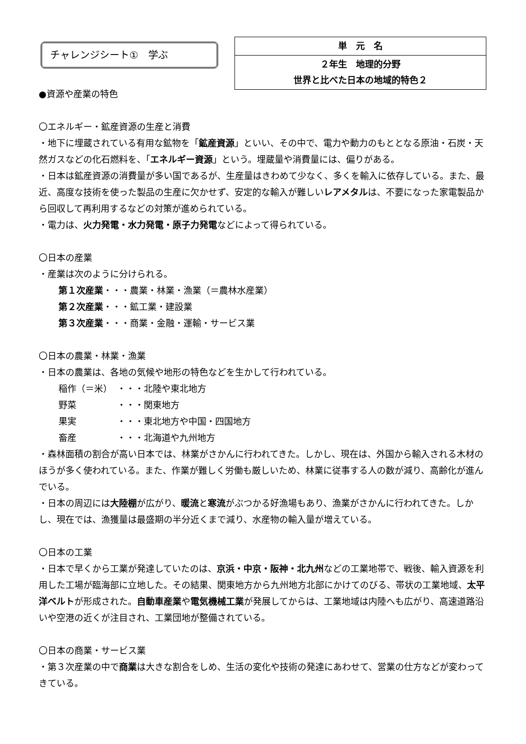チャレンジシート①　学ぶ
| 単 元 名 |
| ２年生 地理的分野 世界と比べた日本の地域的特色２ |
●資源や産業の特色
〇エネルギー・鉱産資源の生産と消費
・地下に埋蔵されている有用な鉱物を「鉱産資源」といい、その中で、電力や動力のもととなる原油・石炭・天然ガスなどの化石燃料を、「エネルギー資源」という。埋蔵量や消費量には、偏りがある。
・日本は鉱産資源の消費量が多い国であるが、生産量はきわめて少なく、多くを輸入に依存している。また、最近、高度な技術を使った製品の生産に欠かせず、安定的な輸入が難しいレアメタルは、不要になった家電製品から回収して再利用するなどの対策が進められている。
・電力は、火力発電・水力発電・原子力発電などによって得られている。
〇日本の産業
・産業は次のように分けられる。
第１次産業・・・農業・林業・漁業（＝農林水産業）
第２次産業・・・鉱工業・建設業
第３次産業・・・商業・金融・運輸・サービス業
〇日本の農業・林業・漁業
・日本の農業は、各地の気候や地形の特色などを生かして行われている。
稲作（＝米） ・・・北陸や東北地方
野菜 ・・・関東地方
果実 ・・・東北地方や中国・四国地方
畜産 ・・・北海道や九州地方
・森林面積の割合が高い日本では、林業がさかんに行われてきた。しかし、現在は、外国から輸入される木材のほうが多く使われている。また、作業が難しく労働も厳しいため、林業に従事する人の数が減り、高齢化が進んでいる。
・日本の周辺には大陸棚が広がり、暖流と寒流がぶつかる好漁場もあり、漁業がさかんに行われてきた。しかし、現在では、漁獲量は最盛期の半分近くまで減り、水産物の輸入量が増えている。
〇日本の工業
・日本で早くから工業が発達していたのは、京浜・中京・阪神・北九州などの工業地帯で、戦後、輸入資源を利用した工場が臨海部に立地した。その結果、関東地方から九州地方北部にかけてのびる、帯状の工業地域、太平洋ベルトが形成された。自動車産業や電気機械工業が発展してからは、工業地域は内陸へも広がり、高速道路沿いや空港の近くが注目され、工業団地が整備されている。
〇日本の商業・サービス業
・第３次産業の中で商業は大きな割合をしめ、生活の変化や技術の発達にあわせて、営業の仕方などが変わってきている。